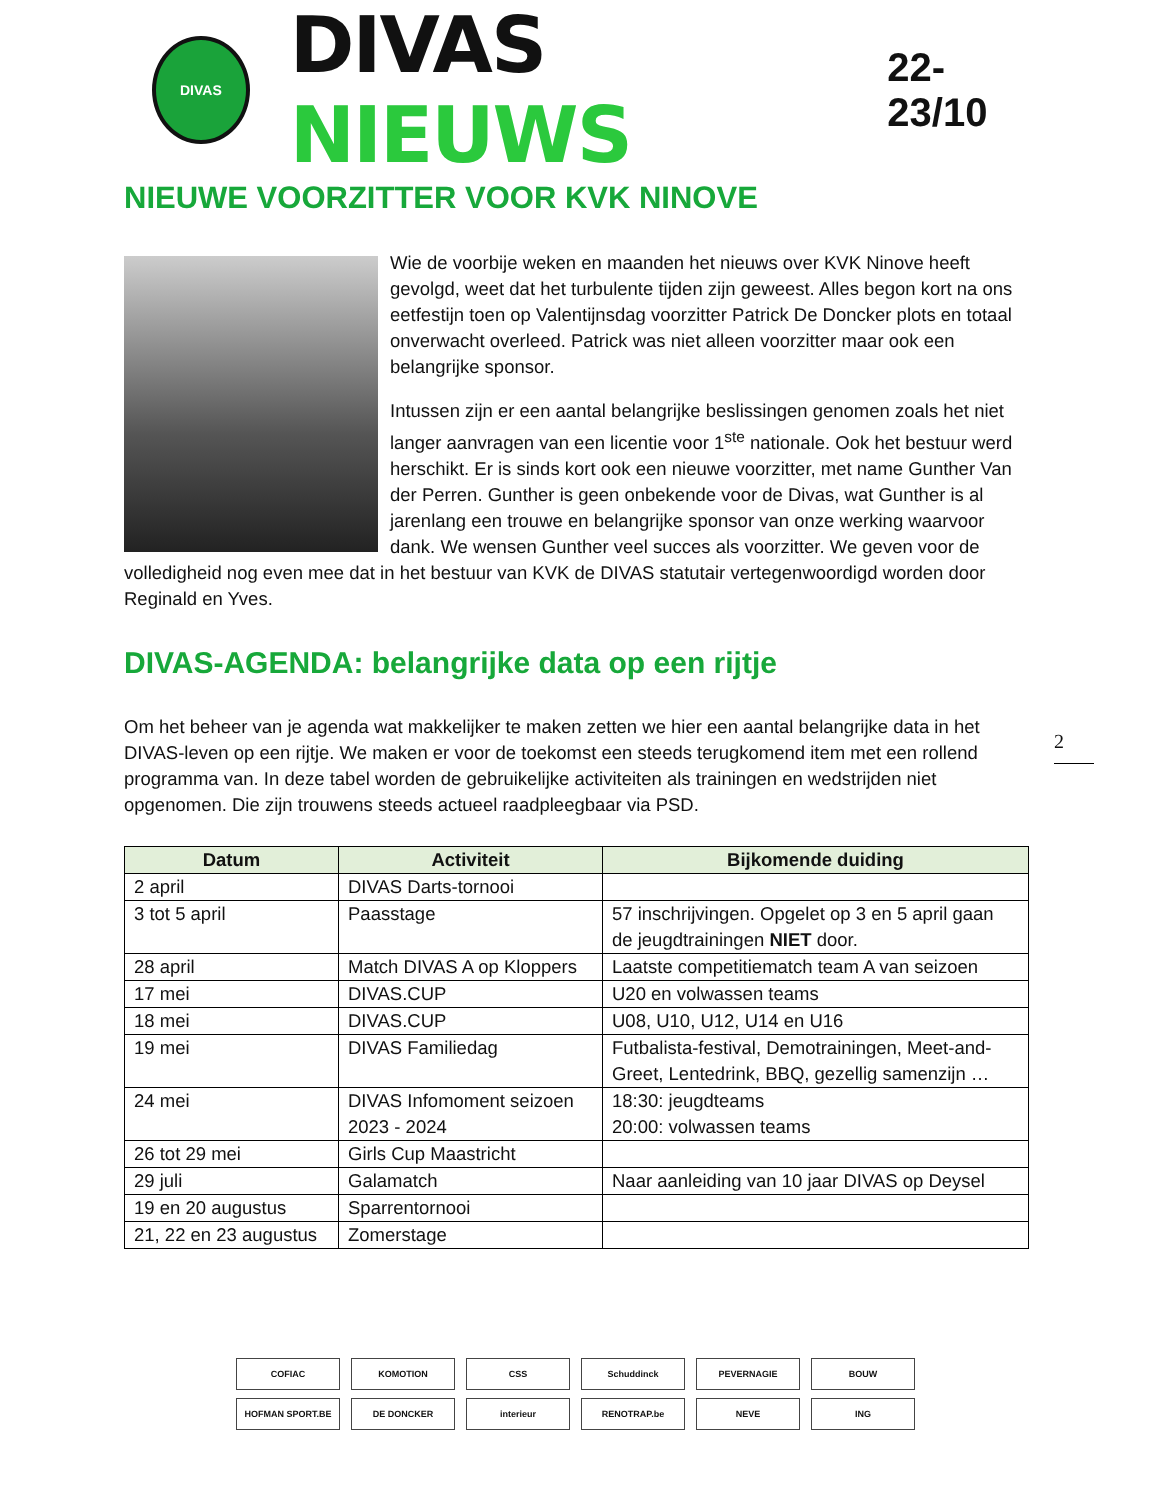DIVAS
DIVAS NIEUWS
22-23/10
NIEUWE VOORZITTER VOOR KVK NINOVE
Wie de voorbije weken en maanden het nieuws over KVK Ninove heeft gevolgd, weet dat het turbulente tijden zijn geweest. Alles begon kort na ons eetfestijn toen op Valentijnsdag voorzitter Patrick De Doncker plots en totaal onverwacht overleed. Patrick was niet alleen voorzitter maar ook een belangrijke sponsor.
Intussen zijn er een aantal belangrijke beslissingen genomen zoals het niet langer aanvragen van een licentie voor 1<sup>ste</sup> nationale. Ook het bestuur werd herschikt. Er is sinds kort ook een nieuwe voorzitter, met name Gunther Van der Perren. Gunther is geen onbekende voor de Divas, wat Gunther is al jarenlang een trouwe en belangrijke sponsor van onze werking waarvoor dank. We wensen Gunther veel succes als voorzitter. We geven voor de volledigheid nog even mee dat in het bestuur van KVK de DIVAS statutair vertegenwoordigd worden door Reginald en Yves.
DIVAS-AGENDA: belangrijke data op een rijtje
Om het beheer van je agenda wat makkelijker te maken zetten we hier een aantal belangrijke data in het DIVAS-leven op een rijtje. We maken er voor de toekomst een steeds terugkomend item met een rollend programma van. In deze tabel worden de gebruikelijke activiteiten als trainingen en wedstrijden niet opgenomen. Die zijn trouwens steeds actueel raadpleegbaar via PSD.
| Datum | Activiteit | Bijkomende duiding |
| --- | --- | --- |
| 2 april | DIVAS Darts-tornooi | |
| 3 tot 5 april | Paasstage | 57 inschrijvingen. Opgelet op 3 en 5 april gaan de jeugdtrainingen NIET door. |
| 28 april | Match DIVAS A op Kloppers | Laatste competitiematch team A van seizoen |
| 17 mei | DIVAS.CUP | U20 en volwassen teams |
| 18 mei | DIVAS.CUP | U08, U10, U12, U14 en U16 |
| 19 mei | DIVAS Familiedag | Futbalista-festival, Demotrainingen, Meet-and-Greet, Lentedrink, BBQ, gezellig samenzijn … |
| 24 mei | DIVAS Infomoment seizoen 2023 - 2024 | 18:30: jeugdteams 20:00: volwassen teams |
| 26 tot 29 mei | Girls Cup Maastricht | |
| 29 juli | Galamatch | Naar aanleiding van 10 jaar DIVAS op Deysel |
| 19 en 20 augustus | Sparrentornooi | |
| 21, 22 en 23 augustus | Zomerstage | |
2
COFIAC
KOMOTION
CSS
Schuddinck
PEVERNAGIE
BOUW
HOFMAN SPORT.BE
DE DONCKER
interieur
RENOTRAP.be
NEVE
ING